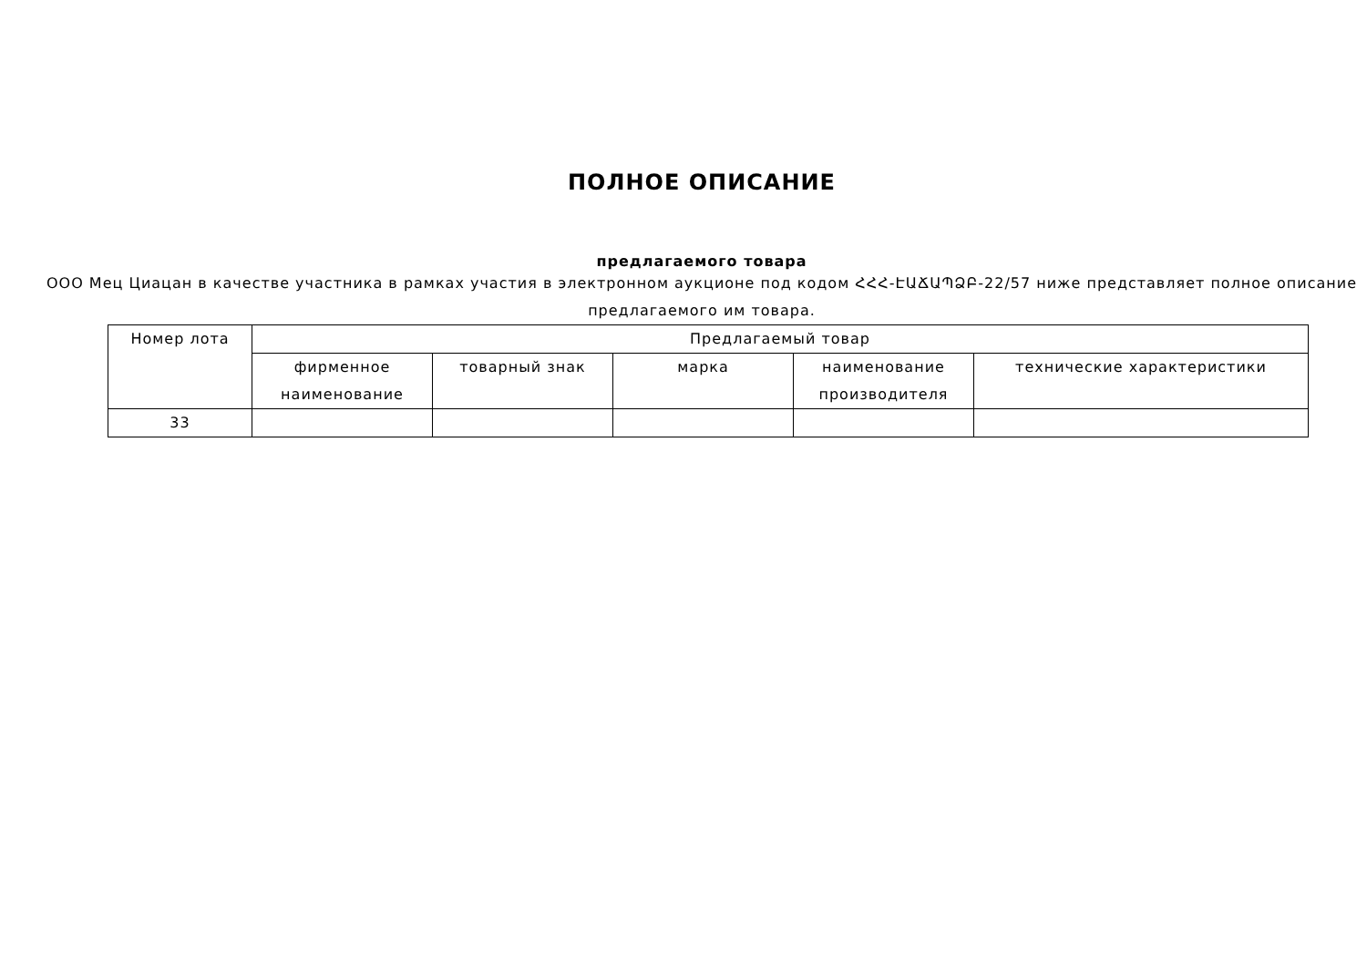ПОЛНОЕ ОПИСАНИЕ
предлагаемого товара
ООО Мец Циацан в качестве участника в рамках участия в электронном аукционе под кодом ՀՀՀ-ԷԱՃԱՊՁԲ-22/57 ниже представляет полное описание предлагаемого им товара.
| Номер лота | Предлагаемый товар | | | | |
| --- | --- | --- | --- | --- | --- |
| | фирменное наименование | товарный знак | марка | наименование производителя | технические характеристики |
| 33 | | | | | |